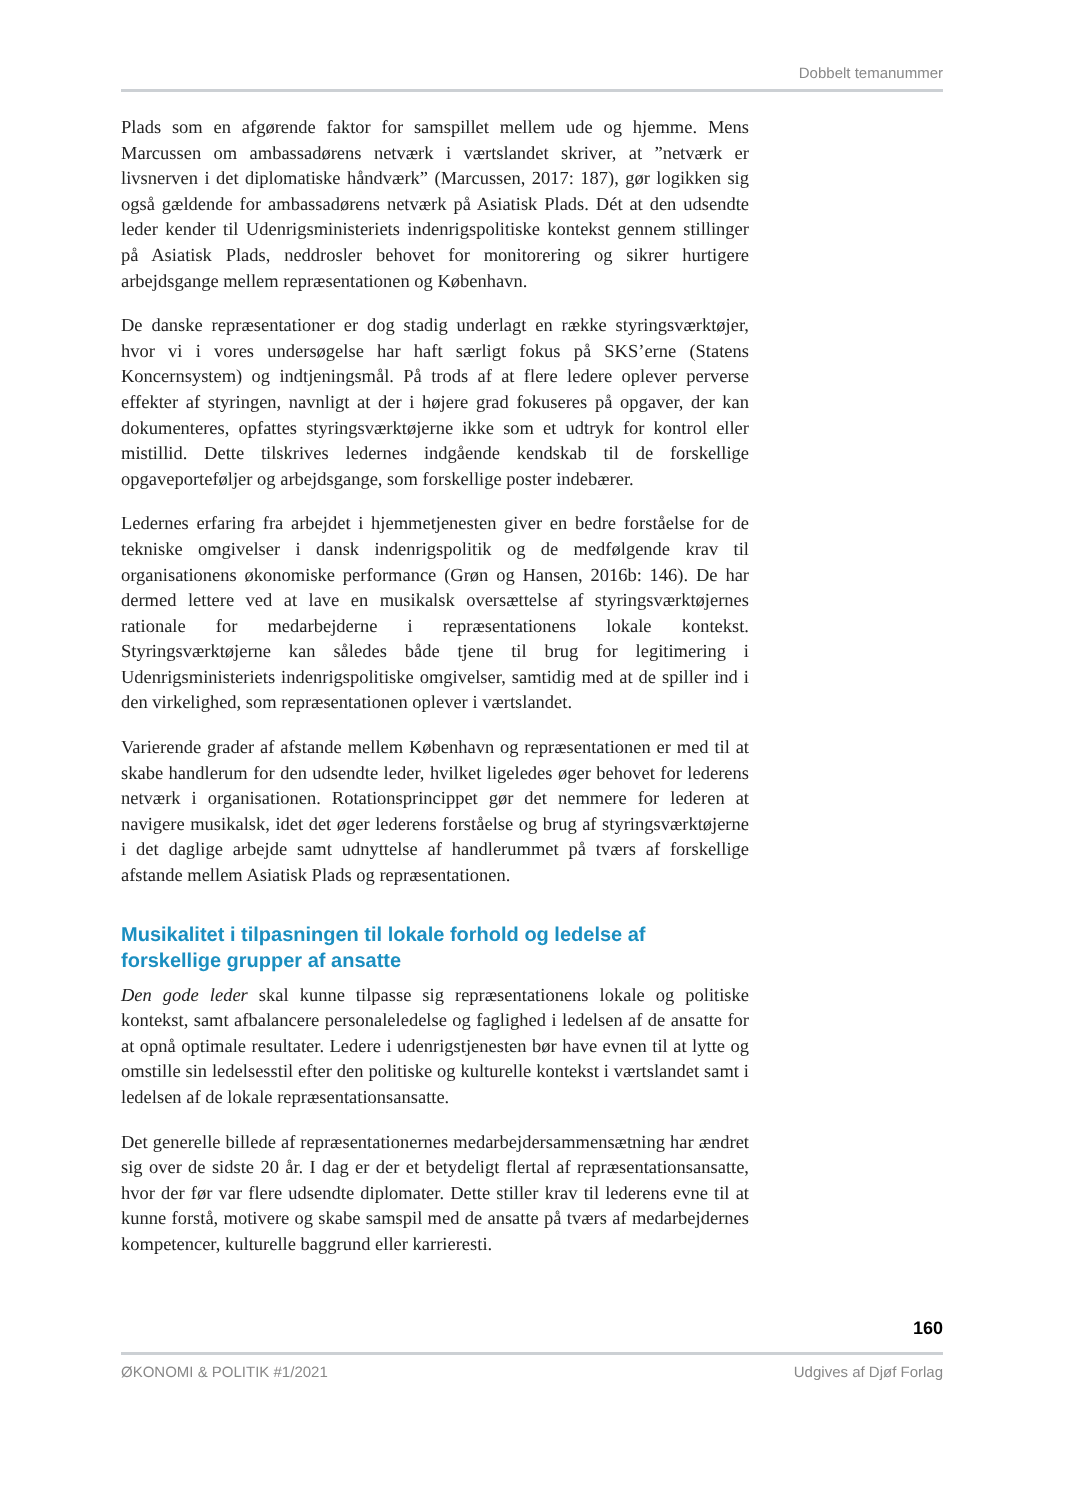Dobbelt temanummer
Plads som en afgørende faktor for samspillet mellem ude og hjemme. Mens Marcussen om ambassadørens netværk i værtslandet skriver, at ”netværk er livsnerven i det diplomatiske håndværk” (Marcussen, 2017: 187), gør logikken sig også gældende for ambassadørens netværk på Asiatisk Plads. Dét at den udsendte leder kender til Udenrigsministeriets indenrigspolitiske kontekst gennem stillinger på Asiatisk Plads, neddrosler behovet for monitorering og sikrer hurtigere arbejdsgange mellem repræsentationen og København.
De danske repræsentationer er dog stadig underlagt en række styringsværktøjer, hvor vi i vores undersøgelse har haft særligt fokus på SKS’erne (Statens Koncernsystem) og indtjeningsmål. På trods af at flere ledere oplever perverse effekter af styringen, navnligt at der i højere grad fokuseres på opgaver, der kan dokumenteres, opfattes styringsværktøjerne ikke som et udtryk for kontrol eller mistillid. Dette tilskrives ledernes indgående kendskab til de forskellige opgaveporteføljer og arbejdsgange, som forskellige poster indebærer.
Ledernes erfaring fra arbejdet i hjemmetjenesten giver en bedre forståelse for de tekniske omgivelser i dansk indenrigspolitik og de medfølgende krav til organisationens økonomiske performance (Grøn og Hansen, 2016b: 146). De har dermed lettere ved at lave en musikalsk oversættelse af styringsværktøjernes rationale for medarbejderne i repræsentationens lokale kontekst. Styringsværktøjerne kan således både tjene til brug for legitimering i Udenrigsministeriets indenrigspolitiske omgivelser, samtidig med at de spiller ind i den virkelighed, som repræsentationen oplever i værtslandet.
Varierende grader af afstande mellem København og repræsentationen er med til at skabe handlerum for den udsendte leder, hvilket ligeledes øger behovet for lederens netværk i organisationen. Rotationsprincippet gør det nemmere for lederen at navigere musikalsk, idet det øger lederens forståelse og brug af styringsværktøjerne i det daglige arbejde samt udnyttelse af handlerummet på tværs af forskellige afstande mellem Asiatisk Plads og repræsentationen.
Musikalitet i tilpasningen til lokale forhold og ledelse af forskellige grupper af ansatte
Den gode leder skal kunne tilpasse sig repræsentationens lokale og politiske kontekst, samt afbalancere personaleledelse og faglighed i ledelsen af de ansatte for at opnå optimale resultater. Ledere i udenrigstjenesten bør have evnen til at lytte og omstille sin ledelsesstil efter den politiske og kulturelle kontekst i værtslandet samt i ledelsen af de lokale repræsentationsansatte.
Det generelle billede af repræsentationernes medarbejdersammensætning har ændret sig over de sidste 20 år. I dag er der et betydeligt flertal af repræsentationsansatte, hvor der før var flere udsendte diplomater. Dette stiller krav til lederens evne til at kunne forstå, motivere og skabe samspil med de ansatte på tværs af medarbejdernes kompetencer, kulturelle baggrund eller karrieresti.
160
ØKONOMI & POLITIK #1/2021 Udgives af Djøf Forlag